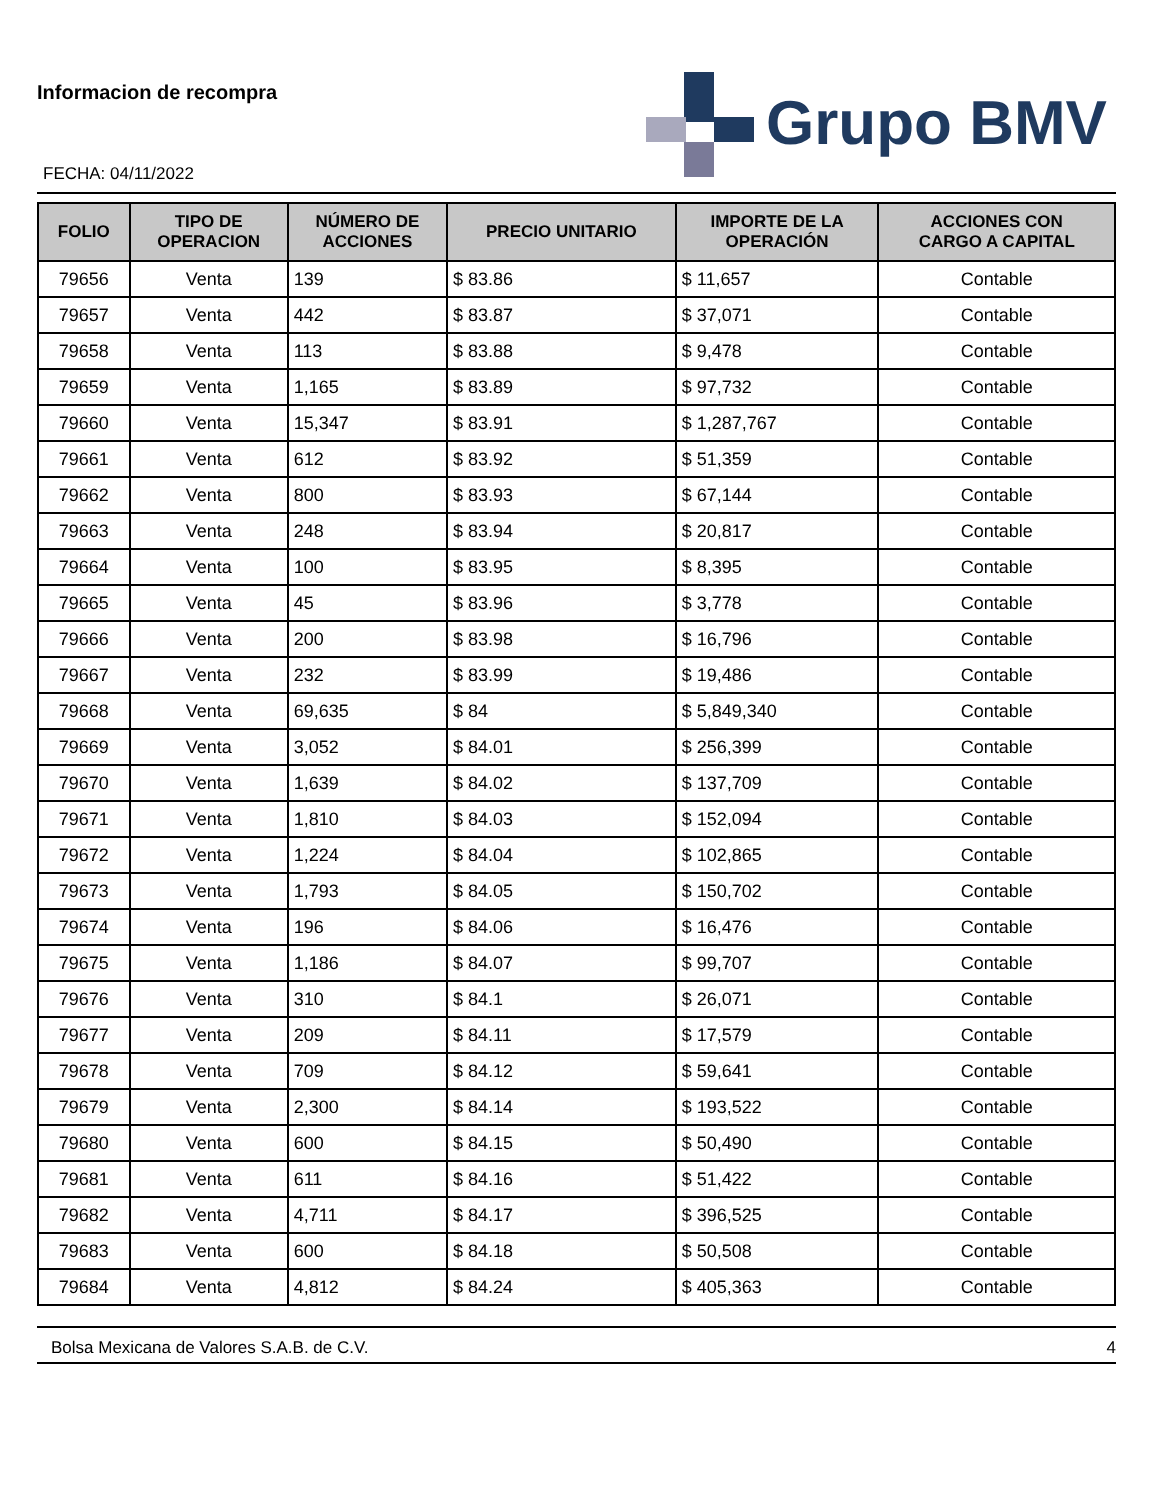Informacion de recompra
FECHA: 04/11/2022
Grupo BMV
| FOLIO | TIPO DE OPERACION | NÚMERO DE ACCIONES | PRECIO UNITARIO | IMPORTE DE LA OPERACIÓN | ACCIONES CON CARGO A CAPITAL |
| --- | --- | --- | --- | --- | --- |
| 79656 | Venta | 139 | $ 83.86 | $ 11,657 | Contable |
| 79657 | Venta | 442 | $ 83.87 | $ 37,071 | Contable |
| 79658 | Venta | 113 | $ 83.88 | $ 9,478 | Contable |
| 79659 | Venta | 1,165 | $ 83.89 | $ 97,732 | Contable |
| 79660 | Venta | 15,347 | $ 83.91 | $ 1,287,767 | Contable |
| 79661 | Venta | 612 | $ 83.92 | $ 51,359 | Contable |
| 79662 | Venta | 800 | $ 83.93 | $ 67,144 | Contable |
| 79663 | Venta | 248 | $ 83.94 | $ 20,817 | Contable |
| 79664 | Venta | 100 | $ 83.95 | $ 8,395 | Contable |
| 79665 | Venta | 45 | $ 83.96 | $ 3,778 | Contable |
| 79666 | Venta | 200 | $ 83.98 | $ 16,796 | Contable |
| 79667 | Venta | 232 | $ 83.99 | $ 19,486 | Contable |
| 79668 | Venta | 69,635 | $ 84 | $ 5,849,340 | Contable |
| 79669 | Venta | 3,052 | $ 84.01 | $ 256,399 | Contable |
| 79670 | Venta | 1,639 | $ 84.02 | $ 137,709 | Contable |
| 79671 | Venta | 1,810 | $ 84.03 | $ 152,094 | Contable |
| 79672 | Venta | 1,224 | $ 84.04 | $ 102,865 | Contable |
| 79673 | Venta | 1,793 | $ 84.05 | $ 150,702 | Contable |
| 79674 | Venta | 196 | $ 84.06 | $ 16,476 | Contable |
| 79675 | Venta | 1,186 | $ 84.07 | $ 99,707 | Contable |
| 79676 | Venta | 310 | $ 84.1 | $ 26,071 | Contable |
| 79677 | Venta | 209 | $ 84.11 | $ 17,579 | Contable |
| 79678 | Venta | 709 | $ 84.12 | $ 59,641 | Contable |
| 79679 | Venta | 2,300 | $ 84.14 | $ 193,522 | Contable |
| 79680 | Venta | 600 | $ 84.15 | $ 50,490 | Contable |
| 79681 | Venta | 611 | $ 84.16 | $ 51,422 | Contable |
| 79682 | Venta | 4,711 | $ 84.17 | $ 396,525 | Contable |
| 79683 | Venta | 600 | $ 84.18 | $ 50,508 | Contable |
| 79684 | Venta | 4,812 | $ 84.24 | $ 405,363 | Contable |
Bolsa Mexicana de Valores S.A.B. de C.V. 4